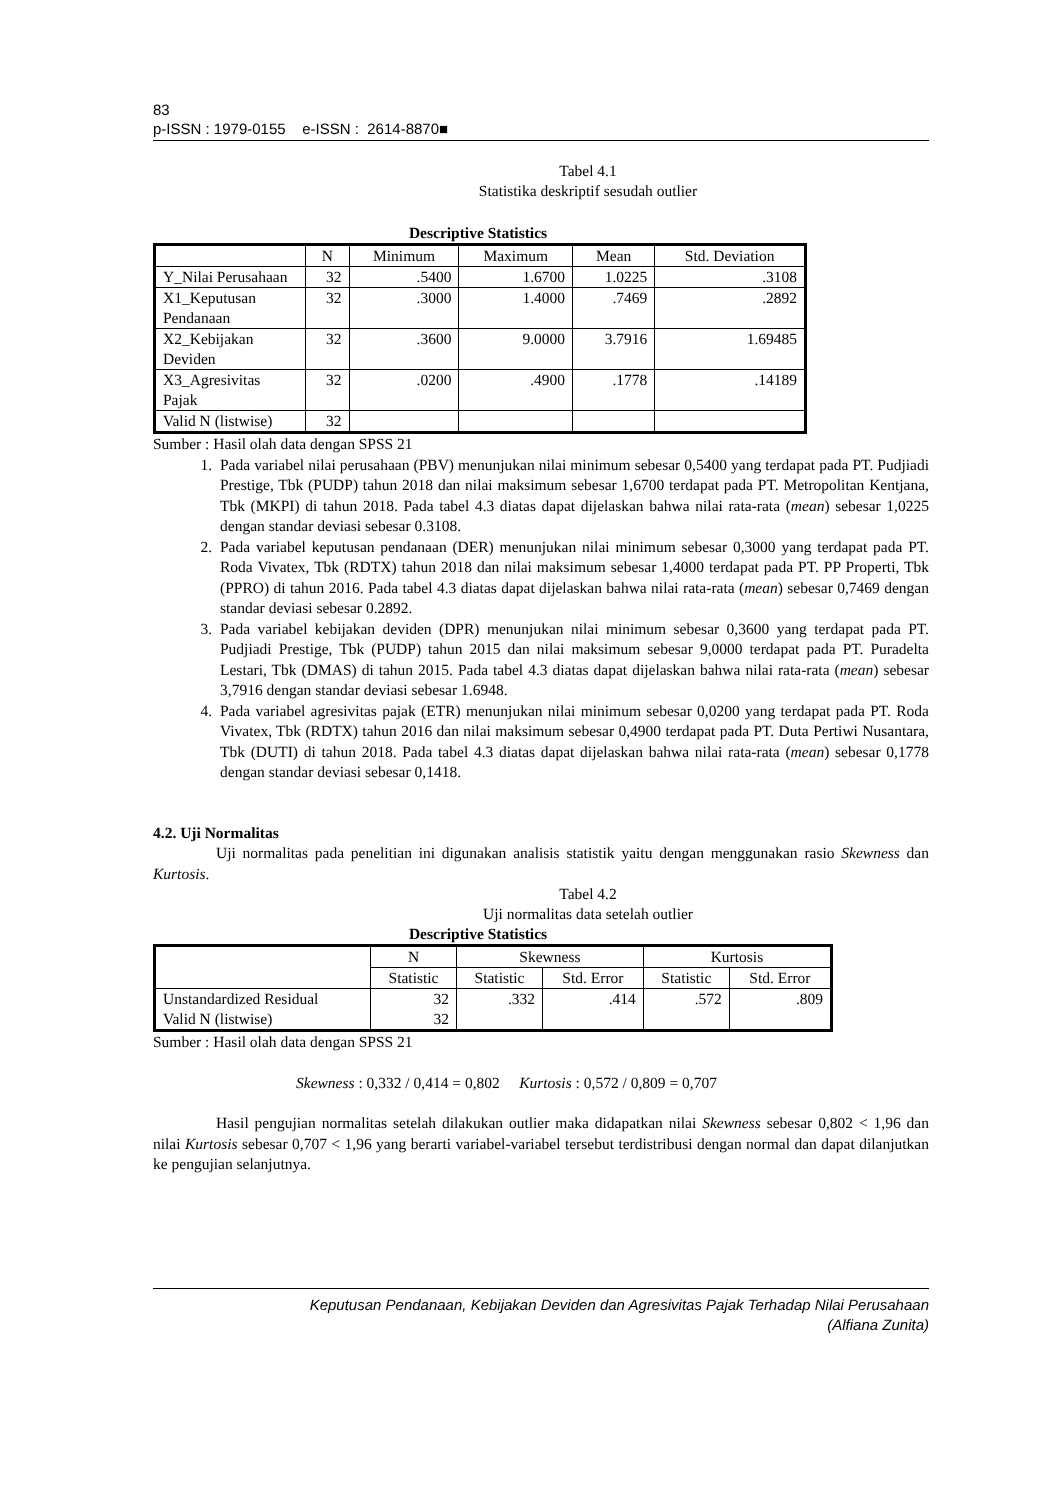83
p-ISSN : 1979-0155 e-ISSN : 2614-8870■
Tabel 4.1
Statistika deskriptif sesudah outlier
Descriptive Statistics
| | N | Minimum | Maximum | Mean | Std. Deviation |
| --- | --- | --- | --- | --- | --- |
| Y_Nilai Perusahaan | 32 | .5400 | 1.6700 | 1.0225 | .3108 |
| X1_Keputusan Pendanaan | 32 | .3000 | 1.4000 | .7469 | .2892 |
| X2_Kebijakan Deviden | 32 | .3600 | 9.0000 | 3.7916 | 1.69485 |
| X3_Agresivitas Pajak | 32 | .0200 | .4900 | .1778 | .14189 |
| Valid N (listwise) | 32 | | | | |
Sumber : Hasil olah data dengan SPSS 21
1. Pada variabel nilai perusahaan (PBV) menunjukan nilai minimum sebesar 0,5400 yang terdapat pada PT. Pudjiadi Prestige, Tbk (PUDP) tahun 2018 dan nilai maksimum sebesar 1,6700 terdapat pada PT. Metropolitan Kentjana, Tbk (MKPI) di tahun 2018. Pada tabel 4.3 diatas dapat dijelaskan bahwa nilai rata-rata (mean) sebesar 1,0225 dengan standar deviasi sebesar 0.3108.
2. Pada variabel keputusan pendanaan (DER) menunjukan nilai minimum sebesar 0,3000 yang terdapat pada PT. Roda Vivatex, Tbk (RDTX) tahun 2018 dan nilai maksimum sebesar 1,4000 terdapat pada PT. PP Properti, Tbk (PPRO) di tahun 2016. Pada tabel 4.3 diatas dapat dijelaskan bahwa nilai rata-rata (mean) sebesar 0,7469 dengan standar deviasi sebesar 0.2892.
3. Pada variabel kebijakan deviden (DPR) menunjukan nilai minimum sebesar 0,3600 yang terdapat pada PT. Pudjiadi Prestige, Tbk (PUDP) tahun 2015 dan nilai maksimum sebesar 9,0000 terdapat pada PT. Puradelta Lestari, Tbk (DMAS) di tahun 2015. Pada tabel 4.3 diatas dapat dijelaskan bahwa nilai rata-rata (mean) sebesar 3,7916 dengan standar deviasi sebesar 1.6948.
4. Pada variabel agresivitas pajak (ETR) menunjukan nilai minimum sebesar 0,0200 yang terdapat pada PT. Roda Vivatex, Tbk (RDTX) tahun 2016 dan nilai maksimum sebesar 0,4900 terdapat pada PT. Duta Pertiwi Nusantara, Tbk (DUTI) di tahun 2018. Pada tabel 4.3 diatas dapat dijelaskan bahwa nilai rata-rata (mean) sebesar 0,1778 dengan standar deviasi sebesar 0,1418.
4.2. Uji Normalitas
Uji normalitas pada penelitian ini digunakan analisis statistik yaitu dengan menggunakan rasio Skewness dan Kurtosis.
Tabel 4.2
Uji normalitas data setelah outlier
Descriptive Statistics
| | N | Skewness | | Kurtosis | |
| --- | --- | --- | --- | --- | --- |
| | Statistic | Statistic | Std. Error | Statistic | Std. Error |
| Unstandardized Residual Valid N (listwise) | 32 32 | .332 | .414 | .572 | .809 |
Sumber : Hasil olah data dengan SPSS 21
Skewness : 0,332 / 0,414 = 0,802 Kurtosis : 0,572 / 0,809 = 0,707
Hasil pengujian normalitas setelah dilakukan outlier maka didapatkan nilai Skewness sebesar 0,802 < 1,96 dan nilai Kurtosis sebesar 0,707 < 1,96 yang berarti variabel-variabel tersebut terdistribusi dengan normal dan dapat dilanjutkan ke pengujian selanjutnya.
Keputusan Pendanaan, Kebijakan Deviden dan Agresivitas Pajak Terhadap Nilai Perusahaan
(Alfiana Zunita)